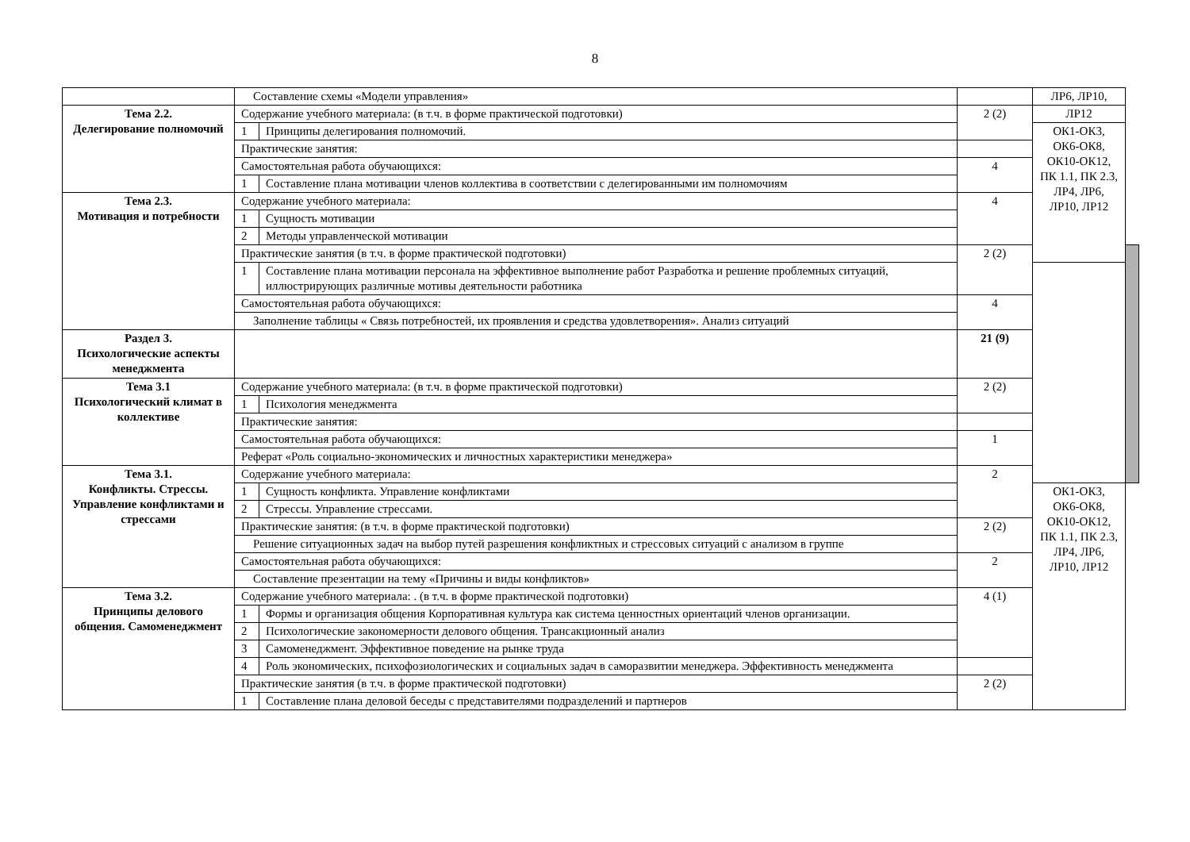8
| | Составление схемы «Модели управления» | | | ЛР6, ЛР10, | |
| Тема 2.2. Делегирование полномочий | Содержание учебного материала: (в т.ч. в форме практической подготовки) | | 2 (2) | ЛР12 | |
| | 1 | Принципы делегирования полномочий. | | ОК1-ОК3, ОК6-ОК8, ОК10-ОК12, ПК 1.1, ПК 2.3, ЛР4, ЛР6, ЛР10, ЛР12 | |
| | Практические занятия: | | | | |
| | Самостоятельная работа обучающихся: | | 4 | | |
| | 1 | Составление плана мотивации членов коллектива в соответствии с делегированными им полномочиям | | | |
| Тема 2.3. Мотивация и потребности | Содержание учебного материала: | | 4 | | |
| | 1 | Сущность мотивации | | | |
| | 2 | Методы управленческой мотивации | | | |
| | Практические занятия (в т.ч. в форме практической подготовки) | | 2 (2) | | |
| | 1 | Составление плана мотивации персонала на эффективное выполнение работ Разработка и решение проблемных ситуаций, иллюстрирующих различные мотивы деятельности работника | | | |
| | Самостоятельная работа обучающихся: | | 4 | | |
| | Заполнение таблицы « Связь потребностей, их проявления и средства удовлетворения». Анализ ситуаций | | | | |
| Раздел 3. Психологические аспекты менеджмента | | | 21 (9) | | |
| Тема 3.1 Психологический климат в коллективе | Содержание учебного материала: (в т.ч. в форме практической подготовки) | | 2 (2) | | |
| | 1 | Психология менеджмента | | | |
| | Практические занятия: | | | | |
| | Самостоятельная работа обучающихся: | | 1 | | |
| | Реферат «Роль социально-экономических и личностных характеристики менеджера» | | | | |
| Тема 3.1. Конфликты. Стрессы. Управление конфликтами и стрессами | Содержание учебного материала: | | 2 | | |
| | 1 | Сущность конфликта. Управление конфликтами | | ОК1-ОК3, ОК6-ОК8, ОК10-ОК12, ПК 1.1, ПК 2.3, ЛР4, ЛР6, ЛР10, ЛР12 | |
| | 2 | Стрессы. Управление стрессами. | | | |
| | Практические занятия: (в т.ч. в форме практической подготовки) | | 2 (2) | | |
| | Решение ситуационных задач на выбор путей разрешения конфликтных и стрессовых ситуаций с анализом в группе | | | | |
| | Самостоятельная работа обучающихся: | | 2 | | |
| | Составление презентации на тему «Причины и виды конфликтов» | | | | |
| Тема 3.2. Принципы делового общения. Самоменеджмент | Содержание учебного материала: . (в т.ч. в форме практической подготовки) | | 4 (1) | | |
| | 1 | Формы и организация общения Корпоративная культура как система ценностных ориентаций членов организации. | | | |
| | 2 | Психологические закономерности делового общения. Трансакционный анализ | | | |
| | 3 | Самоменеджмент. Эффективное поведение на рынке труда | | | |
| | 4 | Роль экономических, психофозиологических и социальных задач в саморазвитии менеджера. Эффективность менеджмента | | | |
| | Практические занятия (в т.ч. в форме практической подготовки) | | 2 (2) | | |
| | 1 | Составление плана деловой беседы с представителями подразделений и партнеров | | | |